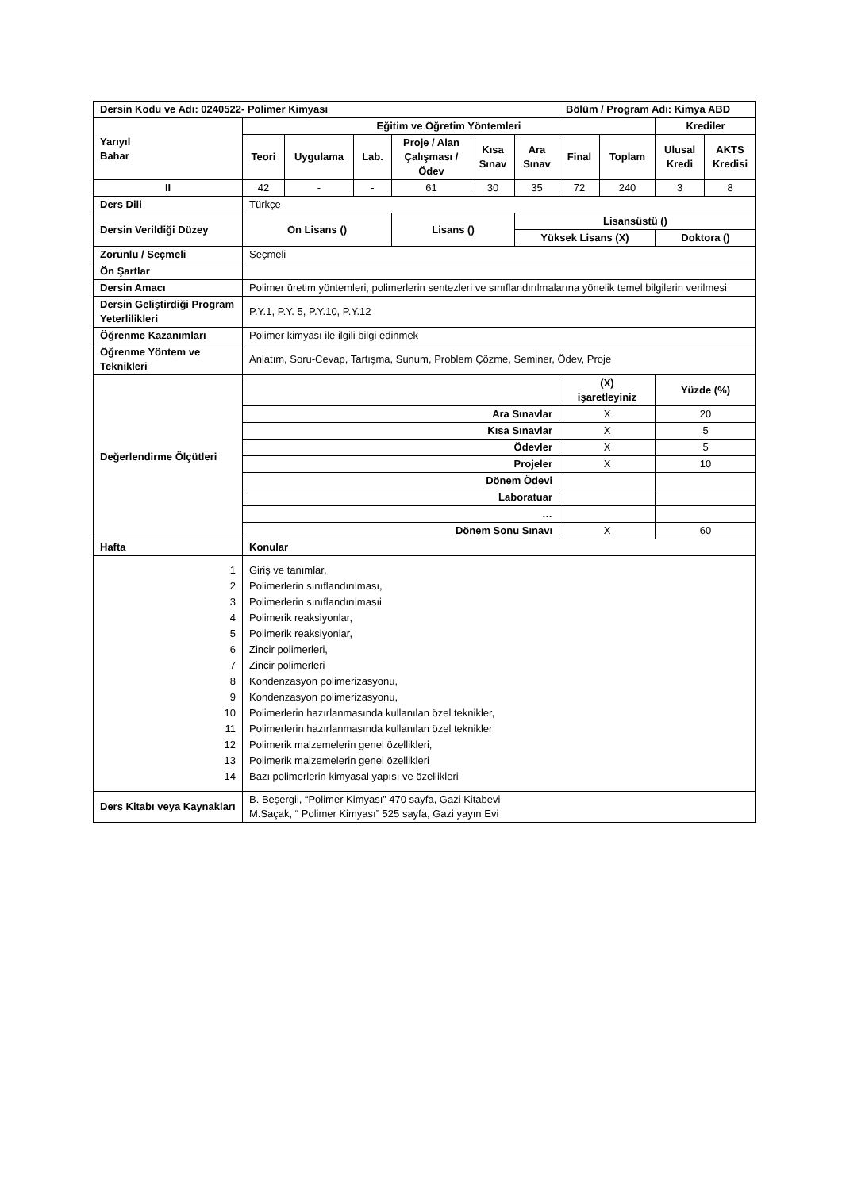| Dersin Kodu ve Adı: 0240522- Polimer Kimyası | | | | | | | Bölüm / Program Adı: Kimya ABD | | | |
| Yarıyıl Bahar | Eğitim ve Öğretim Yöntemleri | | | | | | | | Krediler | |
| | Teori | Uygulama | Lab. | Proje / Alan Çalışması / Ödev | Kısa Sınav | Ara Sınav | Final | Toplam | Ulusal Kredi | AKTS Kredisi |
| II | 42 | - | - | 61 | 30 | 35 | 72 | 240 | 3 | 8 |
| Ders Dili | Türkçe | | | | | | | | | |
| Dersin Verildiği Düzey | Ön Lisans () | | | Lisans () | | Lisansüstü () | | | | |
| | | | | | | Yüksek Lisans (X) | | | Doktora () | |
| Zorunlu / Seçmeli | Seçmeli | | | | | | | | | |
| Ön Şartlar | | | | | | | | | | |
| Dersin Amacı | Polimer üretim yöntemleri, polimerlerin sentezleri ve sınıflandırılmalarına yönelik temel bilgilerin verilmesi | | | | | | | | | |
| Dersin Geliştirdiği Program Yeterlilikleri | P.Y.1, P.Y. 5, P.Y.10, P.Y.12 | | | | | | | | | |
| Öğrenme Kazanımları | Polimer kimyası ile ilgili bilgi edinmek | | | | | | | | | |
| Öğrenme Yöntem ve Teknikleri | Anlatım, Soru-Cevap, Tartışma, Sunum, Problem Çözme, Seminer, Ödev, Proje | | | | | | | | | |
| Değerlendirme Ölçütleri | | | | | | | (X) işaretleyiniz | | Yüzde (%) | |
| | Ara Sınavlar | | | | | | X | | 20 | |
| | Kısa Sınavlar | | | | | | X | | 5 | |
| | Ödevler | | | | | | X | | 5 | |
| | Projeler | | | | | | X | | 10 | |
| | Dönem Ödevi | | | | | | | | | |
| | Laboratuar | | | | | | | | | |
| | … | | | | | | | | | |
| | Dönem Sonu Sınavı | | | | | | X | | 60 | |
| Hafta | Konular | | | | | | | | | |
| 1 2 3 4 5 6 7 8 9 10 11 12 13 14 | Giriş ve tanımlar, Polimerlerin sınıflandırılması, Polimerlerin sınıflandırılmasıi Polimerik reaksiyonlar, Polimerik reaksiyonlar, Zincir polimerleri, Zincir polimerleri Kondenzasyon polimerizasyonu, Kondenzasyon polimerizasyonu, Polimerlerin hazırlanmasında kullanılan özel teknikler, Polimerlerin hazırlanmasında kullanılan özel teknikler Polimerik malzemelerin genel özellikleri, Polimerik malzemelerin genel özellikleri Bazı polimerlerin kimyasal yapısı ve özellikleri | | | | | | | | | |
| Ders Kitabı veya Kaynakları | B. Beşergil, “Polimer Kimyası” 470 sayfa, Gazi Kitabevi M.Saçak, “ Polimer Kimyası” 525 sayfa, Gazi yayın Evi | | | | | | | | | |